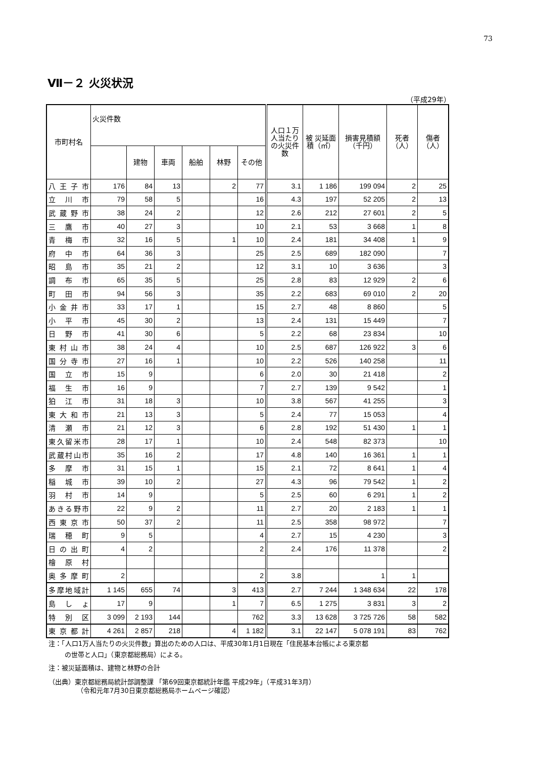73
Ⅶ－２ 火災状況
（平成29年）
| 市町村名 | 火災件数 | | | | | | 人口１万人当たりの火災件数 | 被 災延面積（㎡） | 損害見積額（千円） | 死者（人） | 傷者（人） |
| --- | --- | --- | --- | --- | --- | --- | --- | --- | --- | --- | --- |
| | | 建物 | 車両 | 船舶 | 林野 | その他 | | | | | |
| 八王子市 | 176 | 84 | 13 | | 2 | 77 | 3.1 | 1 186 | 199 094 | 2 | 25 |
| 立川市 | 79 | 58 | 5 | | | 16 | 4.3 | 197 | 52 205 | 2 | 13 |
| 武蔵野市 | 38 | 24 | 2 | | | 12 | 2.6 | 212 | 27 601 | 2 | 5 |
| 三鷹市 | 40 | 27 | 3 | | | 10 | 2.1 | 53 | 3 668 | 1 | 8 |
| 青梅市 | 32 | 16 | 5 | | 1 | 10 | 2.4 | 181 | 34 408 | 1 | 9 |
| 府中市 | 64 | 36 | 3 | | | 25 | 2.5 | 689 | 182 090 | | 7 |
| 昭島市 | 35 | 21 | 2 | | | 12 | 3.1 | 10 | 3 636 | | 3 |
| 調布市 | 65 | 35 | 5 | | | 25 | 2.8 | 83 | 12 929 | 2 | 6 |
| 町田市 | 94 | 56 | 3 | | | 35 | 2.2 | 683 | 69 010 | 2 | 20 |
| 小金井市 | 33 | 17 | 1 | | | 15 | 2.7 | 48 | 8 860 | | 5 |
| 小平市 | 45 | 30 | 2 | | | 13 | 2.4 | 131 | 15 449 | | 7 |
| 日野市 | 41 | 30 | 6 | | | 5 | 2.2 | 68 | 23 834 | | 10 |
| 東村山市 | 38 | 24 | 4 | | | 10 | 2.5 | 687 | 126 922 | 3 | 6 |
| 国分寺市 | 27 | 16 | 1 | | | 10 | 2.2 | 526 | 140 258 | | 11 |
| 国立市 | 15 | 9 | | | | 6 | 2.0 | 30 | 21 418 | | 2 |
| 福生市 | 16 | 9 | | | | 7 | 2.7 | 139 | 9 542 | | 1 |
| 狛江市 | 31 | 18 | 3 | | | 10 | 3.8 | 567 | 41 255 | | 3 |
| 東大和市 | 21 | 13 | 3 | | | 5 | 2.4 | 77 | 15 053 | | 4 |
| 清瀬市 | 21 | 12 | 3 | | | 6 | 2.8 | 192 | 51 430 | 1 | 1 |
| 東久留米市 | 28 | 17 | 1 | | | 10 | 2.4 | 548 | 82 373 | | 10 |
| 武蔵村山市 | 35 | 16 | 2 | | | 17 | 4.8 | 140 | 16 361 | 1 | 1 |
| 多摩市 | 31 | 15 | 1 | | | 15 | 2.1 | 72 | 8 641 | 1 | 4 |
| 稲城市 | 39 | 10 | 2 | | | 27 | 4.3 | 96 | 79 542 | 1 | 2 |
| 羽村市 | 14 | 9 | | | | 5 | 2.5 | 60 | 6 291 | 1 | 2 |
| あきる野市 | 22 | 9 | 2 | | | 11 | 2.7 | 20 | 2 183 | 1 | 1 |
| 西東京市 | 50 | 37 | 2 | | | 11 | 2.5 | 358 | 98 972 | | 7 |
| 瑞穂町 | 9 | 5 | | | | 4 | 2.7 | 15 | 4 230 | | 3 |
| 日の出町 | 4 | 2 | | | | 2 | 2.4 | 176 | 11 378 | | 2 |
| 檜原村 | | | | | | | | | | | |
| 奥多摩町 | 2 | | | | | 2 | 3.8 | | 1 | 1 | |
| 多摩地域計 | 1 145 | 655 | 74 | | 3 | 413 | 2.7 | 7 244 | 1 348 634 | 22 | 178 |
| 島しょ | 17 | 9 | | | 1 | 7 | 6.5 | 1 275 | 3 831 | 3 | 2 |
| 特別区 | 3 099 | 2 193 | 144 | | | 762 | 3.3 | 13 628 | 3 725 726 | 58 | 582 |
| 東京都計 | 4 261 | 2 857 | 218 | | 4 | 1 182 | 3.1 | 22 147 | 5 078 191 | 83 | 762 |
注：「人口1万人当たりの火災件数」算出のための人口は、平成30年1月1日現在「住民基本台帳による東京都
の世帯と人口」（東京都総務局）による。
注：被災延面積は、建物と林野の合計
（出典）東京都総務局統計部調整課 「第69回東京都統計年鑑 平成29年」（平成31年3月）
（令和元年7月30日東京都総務局ホームページ確認）